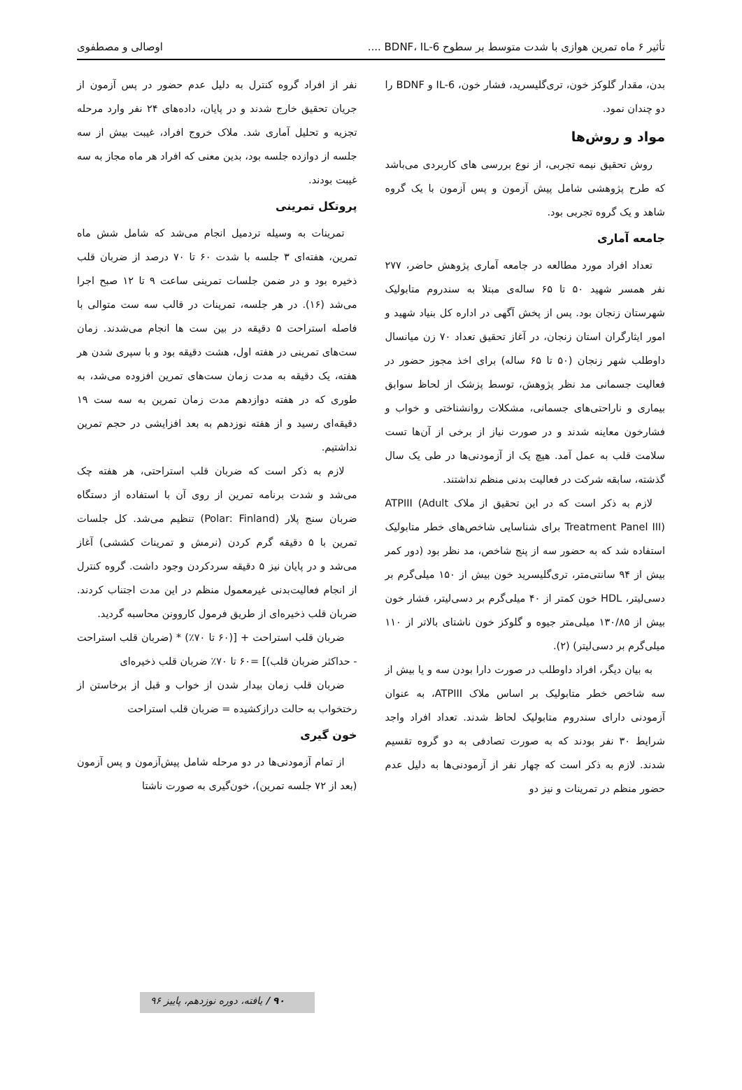تأثیر ۶ ماه تمرین هوازی با شدت متوسط بر سطوح BDNF، IL-6 .... اوصالی و مصطفوی
بدن، مقدار گلوکز خون، تری‌گلیسرید، فشار خون، IL-6 و BDNF را دو چندان نمود.
مواد و روش‌ها
روش تحقیق نیمه تجربی، از نوع بررسی های کاربردی می‌باشد که طرح پژوهشی شامل پیش آزمون و پس آزمون با یک گروه شاهد و یک گروه تجربی بود.
جامعه آماری
تعداد افراد مورد مطالعه در جامعه آماری پژوهش حاضر، ۲۷۷ نفر همسر شهید ۵۰ تا ۶۵ ساله‌ی مبتلا به سندروم متابولیک شهرستان زنجان بود. پس از پخش آگهی در اداره کل بنیاد شهید و امور ایثارگران استان زنجان، در آغاز تحقیق تعداد ۷۰ زن میانسال داوطلب شهر زنجان (۵۰ تا ۶۵ ساله) برای اخذ مجوز حضور در فعالیت جسمانی مد نظر پژوهش، توسط پزشک از لحاظ سوابق بیماری و ناراحتی‌های جسمانی، مشکلات روانشناختی و خواب و فشارخون معاینه شدند و در صورت نیاز از برخی از آن‌ها تست سلامت قلب به عمل آمد. هیچ یک از آزمودنی‌ها در طی یک سال گذشته، سابقه شرکت در فعالیت بدنی منظم نداشتند.
لازم به ذکر است که در این تحقیق از ملاک ATPIII (Adult Treatment Panel III) برای شناسایی شاخص‌های خطر متابولیک استفاده شد که به حضور سه از پنج شاخص، مد نظر بود (دور کمر بیش از ۹۴ سانتی‌متر، تری‌گلیسرید خون بیش از ۱۵۰ میلی‌گرم بر دسی‌لیتر، HDL خون کمتر از ۴۰ میلی‌گرم بر دسی‌لیتر، فشار خون بیش از ۱۳۰/۸۵ میلی‌متر جیوه و گلوکز خون ناشتای بالاتر از ۱۱۰ میلی‌گرم بر دسی‌لیتر) (۲).
به بیان دیگر، افراد داوطلب در صورت دارا بودن سه و یا بیش از سه شاخص خطر متابولیک بر اساس ملاک ATPIII، به عنوان آزمودنی دارای سندروم متابولیک لحاظ شدند. تعداد افراد واجد شرایط ۳۰ نفر بودند که به صورت تصادفی به دو گروه تقسیم شدند. لازم به ذکر است که چهار نفر از آزمودنی‌ها به دلیل عدم حضور منظم در تمرینات و نیز دو
نفر از افراد گروه کنترل به دلیل عدم حضور در پس آزمون از جریان تحقیق خارج شدند و در پایان، داده‌های ۲۴ نفر وارد مرحله تجزیه و تحلیل آماری شد. ملاک خروج افراد، غیبت بیش از سه جلسه از دوازده جلسه بود، بدین معنی که افراد هر ماه مجاز به سه غیبت بودند.
پروتکل تمرینی
تمرینات به وسیله تردمیل انجام می‌شد که شامل شش ماه تمرین، هفته‌ای ۳ جلسه با شدت ۶۰ تا ۷۰ درصد از ضربان قلب ذخیره بود و در ضمن جلسات تمرینی ساعت ۹ تا ۱۲ صبح اجرا می‌شد (۱۶). در هر جلسه، تمرینات در قالب سه ست متوالی با فاصله استراحت ۵ دقیقه در بین ست ها انجام می‌شدند. زمان ست‌های تمرینی در هفته اول، هشت دقیقه بود و با سپری شدن هر هفته، یک دقیقه به مدت زمان ست‌های تمرین افزوده می‌شد، به طوری که در هفته دوازدهم مدت زمان تمرین به سه ست ۱۹ دقیقه‌ای رسید و از هفته نوزدهم به بعد افزایشی در حجم تمرین نداشتیم.
لازم به ذکر است که ضربان قلب استراحتی، هر هفته چک می‌شد و شدت برنامه تمرین از روی آن با استفاده از دستگاه ضربان سنج پلار (Polar: Finland) تنظیم می‌شد. کل جلسات تمرین با ۵ دقیقه گرم کردن (نرمش و تمرینات کششی) آغاز می‌شد و در پایان نیز ۵ دقیقه سردکردن وجود داشت. گروه کنترل از انجام فعالیت‌بدنی غیرمعمول منظم در این مدت اجتناب کردند. ضربان قلب ذخیره‌ای از طریق فرمول کاروونن محاسبه گردید.
ضربان قلب استراحت + [(۶۰ تا ۷۰٪) * (ضربان قلب استراحت - حداکثر ضربان قلب)] =۶۰ تا ۷۰٪ ضربان قلب ذخیره‌ای
ضربان قلب زمان بیدار شدن از خواب و قبل از برخاستن از رختخواب به حالت درازکشیده = ضربان قلب استراحت
خون گیری
از تمام آزمودنی‌ها در دو مرحله شامل پیش‌آزمون و پس آزمون (بعد از ۷۲ جلسه تمرین)، خون‌گیری به صورت ناشتا
۹۰ / یافته، دوره نوزدهم، پاییز ۹۶